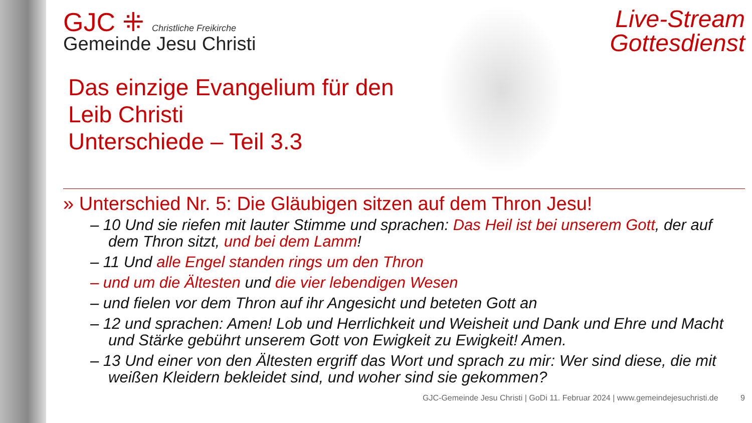GJC ⁜ Christliche Freikirche
Gemeinde Jesu Christi
Das einzige Evangelium für den
Leib Christi
Unterschiede – Teil 3.3
Live-Stream
Gottesdienst
» Unterschied Nr. 5: Die Gläubigen sitzen auf dem Thron Jesu!
– 10 Und sie riefen mit lauter Stimme und sprachen: Das Heil ist bei unserem Gott, der auf dem Thron sitzt, und bei dem Lamm!
– 11 Und alle Engel standen rings um den Thron
– und um die Ältesten und die vier lebendigen Wesen
– und fielen vor dem Thron auf ihr Angesicht und beteten Gott an
– 12 und sprachen: Amen! Lob und Herrlichkeit und Weisheit und Dank und Ehre und Macht und Stärke gebührt unserem Gott von Ewigkeit zu Ewigkeit! Amen.
– 13 Und einer von den Ältesten ergriff das Wort und sprach zu mir: Wer sind diese, die mit weißen Kleidern bekleidet sind, und woher sind sie gekommen?
GJC-Gemeinde Jesu Christi | GoDi 11. Februar 2024 | www.gemeindejesuchristi.de 9